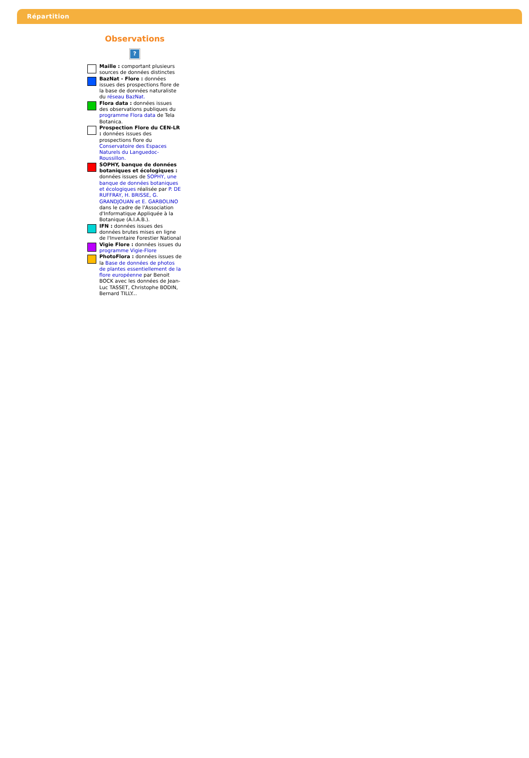Répartition
Observations
?
Maille : comportant plusieurs sources de données distinctes
BazNat - Flore : données issues des prospections flore de la base de données naturaliste du réseau BazNat.
Flora data : données issues des observations publiques du programme Flora data de Tela Botanica.
Prospection Flore du CEN-LR : données issues des prospections flore du Conservatoire des Espaces Naturels du Languedoc-Roussillon.
SOPHY, banque de données botaniques et écologiques : données issues de SOPHY, une banque de données botaniques et écologiques réalisée par P. DE RUFFRAY, H. BRISSE, G. GRANDJOUAN et E. GARBOLINO dans le cadre de l'Association d'Informatique Appliquée à la Botanique (A.I.A.B.).
IFN : données issues des données brutes mises en ligne de l'Inventaire Forestier National
Vigie Flore : données issues du programme Vigie-Flore
PhotoFlora : données issues de la Base de données de photos de plantes essentiellement de la flore européenne par Benoit BOCK avec les données de Jean-Luc TASSET, Christophe BODIN, Bernard TILLY...